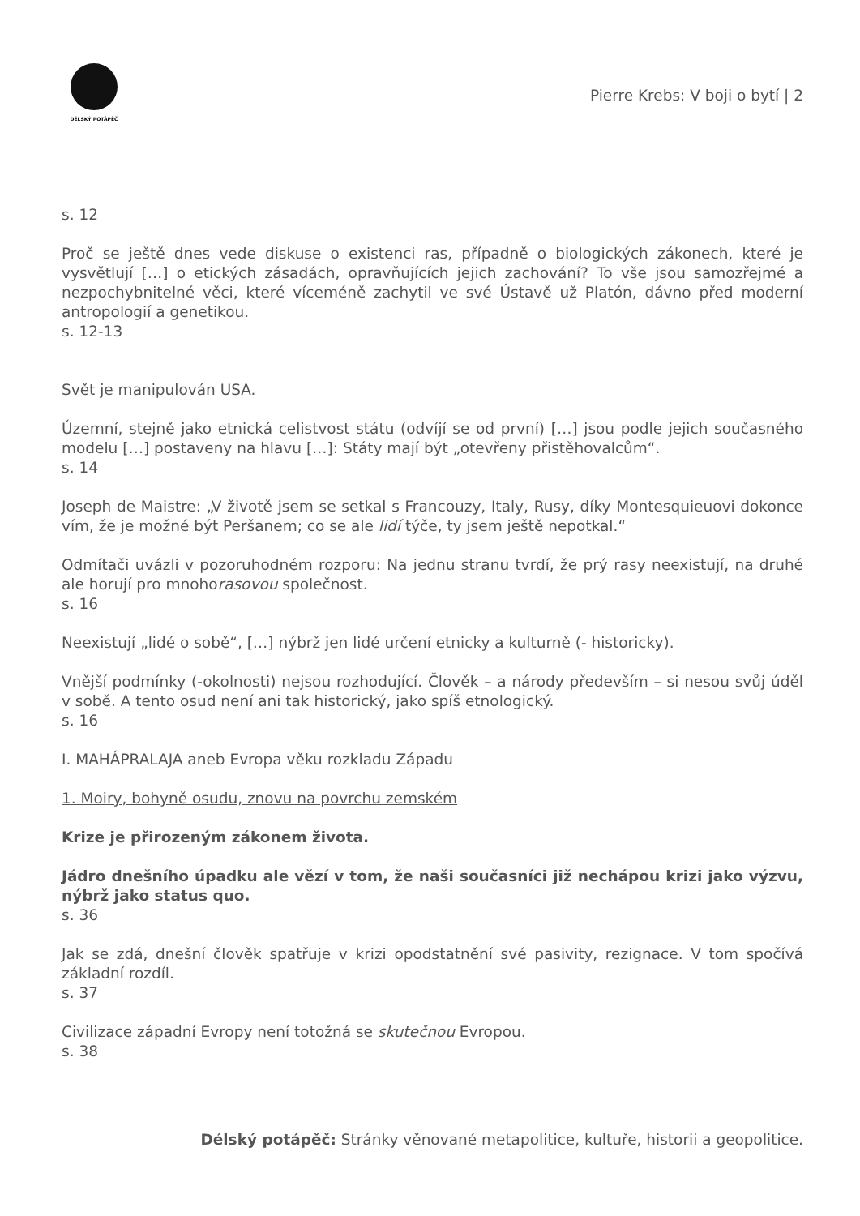DÉLSKÝ POTÁPĚČ
Pierre Krebs: V boji o bytí | 2
s. 12
Proč se ještě dnes vede diskuse o existenci ras, případně o biologických zákonech, které je vysvětlují […] o etických zásadách, opravňujících jejich zachování? To vše jsou samozřejmé a nezpochybnitelné věci, které víceméně zachytil ve své Ústavě už Platón, dávno před moderní antropologií a genetikou.
s. 12-13
Svět je manipulován USA.
Územní, stejně jako etnická celistvost státu (odvíjí se od první) […] jsou podle jejich současného modelu […] postaveny na hlavu […]: Státy mají být „otevřeny přistěhovalcům“.
s. 14
Joseph de Maistre: „V životě jsem se setkal s Francouzy, Italy, Rusy, díky Montesquieuovi dokonce vím, že je možné být Peršanem; co se ale lidí týče, ty jsem ještě nepotkal.“
Odmítači uvázli v pozoruhodném rozporu: Na jednu stranu tvrdí, že prý rasy neexistují, na druhé ale horují pro mnohorasovou společnost.
s. 16
Neexistují „lidé o sobě“, […] nýbrž jen lidé určení etnicky a kulturně (- historicky).
Vnější podmínky (-okolnosti) nejsou rozhodující. Člověk – a národy především – si nesou svůj úděl v sobě. A tento osud není ani tak historický, jako spíš etnologický.
s. 16
I. MAHÁPRALAJA aneb Evropa věku rozkladu Západu
1. Moiry, bohyně osudu, znovu na povrchu zemském
Krize je přirozeným zákonem života.
Jádro dnešního úpadku ale vězí v tom, že naši současníci již nechápou krizi jako výzvu, nýbrž jako status quo.
s. 36
Jak se zdá, dnešní člověk spatřuje v krizi opodstatnění své pasivity, rezignace. V tom spočívá základní rozdíl.
s. 37
Civilizace západní Evropy není totožná se skutečnou Evropou.
s. 38
Délský potápěč: Stránky věnované metapolitice, kultuře, historii a geopolitice.